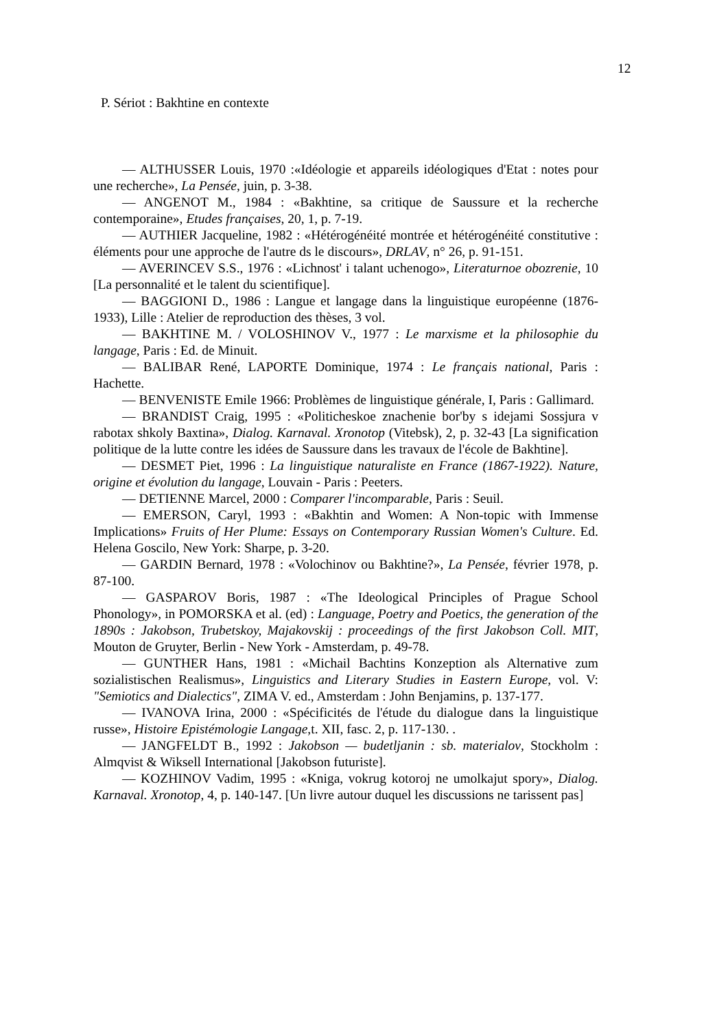12
P. Sériot : Bakhtine en contexte
— ALTHUSSER Louis, 1970 :«Idéologie et appareils idéologiques d'Etat : notes pour une recherche», La Pensée, juin, p. 3-38.
— ANGENOT M., 1984 : «Bakhtine, sa critique de Saussure et la recherche contemporaine», Etudes françaises, 20, 1, p. 7-19.
— AUTHIER Jacqueline, 1982 : «Hétérogénéité montrée et hétérogénéité constitutive : éléments pour une approche de l'autre ds le discours», DRLAV, n° 26, p. 91-151.
— AVERINCEV S.S., 1976 : «Lichnost' i talant uchenogo», Literaturnoe obozrenie, 10 [La personnalité et le talent du scientifique].
— BAGGIONI D., 1986 : Langue et langage dans la linguistique européenne (1876-1933), Lille : Atelier de reproduction des thèses, 3 vol.
— BAKHTINE M. / VOLOSHINOV V., 1977 : Le marxisme et la philosophie du langage, Paris : Ed. de Minuit.
— BALIBAR René, LAPORTE Dominique, 1974 : Le français national, Paris : Hachette.
— BENVENISTE Emile 1966: Problèmes de linguistique générale, I, Paris : Gallimard.
— BRANDIST Craig, 1995 : «Politicheskoe znachenie bor'by s idejami Sossjura v rabotax shkoly Baxtina», Dialog. Karnaval. Xronotop (Vitebsk), 2, p. 32-43 [La signification politique de la lutte contre les idées de Saussure dans les travaux de l'école de Bakhtine].
— DESMET Piet, 1996 : La linguistique naturaliste en France (1867-1922). Nature, origine et évolution du langage, Louvain - Paris : Peeters.
— DETIENNE Marcel, 2000 : Comparer l'incomparable, Paris : Seuil.
— EMERSON, Caryl, 1993 : «Bakhtin and Women: A Non-topic with Immense Implications» Fruits of Her Plume: Essays on Contemporary Russian Women's Culture. Ed. Helena Goscilo, New York: Sharpe, p. 3-20.
— GARDIN Bernard, 1978 : «Volochinov ou Bakhtine?», La Pensée, février 1978, p. 87-100.
— GASPAROV Boris, 1987 : «The Ideological Principles of Prague School Phonology», in POMORSKA et al. (ed) : Language, Poetry and Poetics, the generation of the 1890s : Jakobson, Trubetskoy, Majakovskij : proceedings of the first Jakobson Coll. MIT, Mouton de Gruyter, Berlin - New York - Amsterdam, p. 49-78.
— GUNTHER Hans, 1981 : «Michail Bachtins Konzeption als Alternative zum sozialistischen Realismus», Linguistics and Literary Studies in Eastern Europe, vol. V: "Semiotics and Dialectics", ZIMA V. ed., Amsterdam : John Benjamins, p. 137-177.
— IVANOVA Irina, 2000 : «Spécificités de l'étude du dialogue dans la linguistique russe», Histoire Epistémologie Langage,t. XII, fasc. 2, p. 117-130. .
— JANGFELDT B., 1992 : Jakobson — budetljanin : sb. materialov, Stockholm : Almqvist & Wiksell International [Jakobson futuriste].
— KOZHINOV Vadim, 1995 : «Kniga, vokrug kotoroj ne umolkajut spory», Dialog. Karnaval. Xronotop, 4, p. 140-147. [Un livre autour duquel les discussions ne tarissent pas]